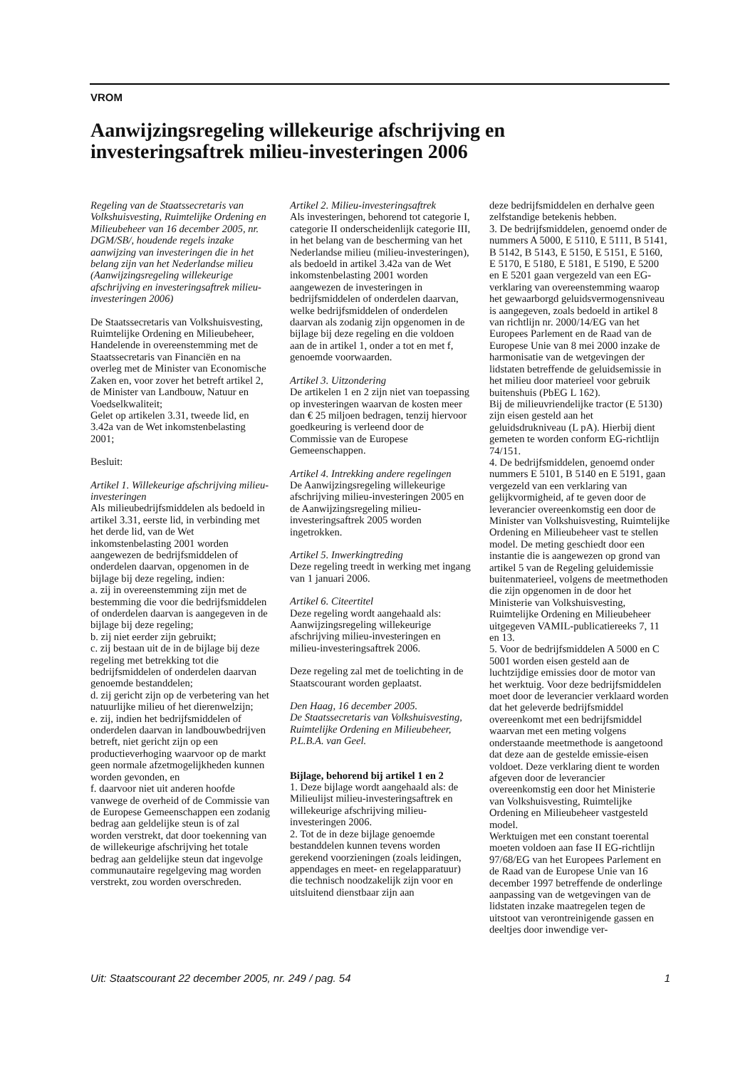VROM
Aanwijzingsregeling willekeurige afschrijving en investeringsaftrek milieu-investeringen 2006
Regeling van de Staatssecretaris van Volkshuisvesting, Ruimtelijke Ordening en Milieubeheer van 16 december 2005, nr. DGM/SB/, houdende regels inzake aanwijzing van investeringen die in het belang zijn van het Nederlandse milieu (Aanwijzingsregeling willekeurige afschrijving en investeringsaftrek milieu-investeringen 2006)
De Staatssecretaris van Volkshuisvesting, Ruimtelijke Ordening en Milieubeheer,
Handelende in overeenstemming met de Staatssecretaris van Financiën en na overleg met de Minister van Economische Zaken en, voor zover het betreft artikel 2, de Minister van Landbouw, Natuur en Voedselkwaliteit;
Gelet op artikelen 3.31, tweede lid, en 3.42a van de Wet inkomstenbelasting 2001;
Besluit:
Artikel 1. Willekeurige afschrijving milieu-investeringen
Als milieubedrijfsmiddelen als bedoeld in artikel 3.31, eerste lid, in verbinding met het derde lid, van de Wet inkomstenbelasting 2001 worden aangewezen de bedrijfsmiddelen of onderdelen daarvan, opgenomen in de bijlage bij deze regeling, indien:
a. zij in overeenstemming zijn met de bestemming die voor die bedrijfsmiddelen of onderdelen daarvan is aangegeven in de bijlage bij deze regeling;
b. zij niet eerder zijn gebruikt;
c. zij bestaan uit de in de bijlage bij deze regeling met betrekking tot die bedrijfsmiddelen of onderdelen daarvan genoemde bestanddelen;
d. zij gericht zijn op de verbetering van het natuurlijke milieu of het dierenwelzijn;
e. zij, indien het bedrijfsmiddelen of onderdelen daarvan in landbouwbedrijven betreft, niet gericht zijn op een productieverhoging waarvoor op de markt geen normale afzetmogelijkheden kunnen worden gevonden, en
f. daarvoor niet uit anderen hoofde vanwege de overheid of de Commissie van de Europese Gemeenschappen een zodanig bedrag aan geldelijke steun is of zal worden verstrekt, dat door toekenning van de willekeurige afschrijving het totale bedrag aan geldelijke steun dat ingevolge communautaire regelgeving mag worden verstrekt, zou worden overschreden.
Artikel 2. Milieu-investeringsaftrek
Als investeringen, behorend tot categorie I, categorie II onderscheidenlijk categorie III, in het belang van de bescherming van het Nederlandse milieu (milieu-investeringen), als bedoeld in artikel 3.42a van de Wet inkomstenbelasting 2001 worden aangewezen de investeringen in bedrijfsmiddelen of onderdelen daarvan, welke bedrijfsmiddelen of onderdelen daarvan als zodanig zijn opgenomen in de bijlage bij deze regeling en die voldoen aan de in artikel 1, onder a tot en met f, genoemde voorwaarden.
Artikel 3. Uitzondering
De artikelen 1 en 2 zijn niet van toepassing op investeringen waarvan de kosten meer dan € 25 miljoen bedragen, tenzij hiervoor goedkeuring is verleend door de Commissie van de Europese Gemeenschappen.
Artikel 4. Intrekking andere regelingen
De Aanwijzingsregeling willekeurige afschrijving milieu-investeringen 2005 en de Aanwijzingsregeling milieu-investeringsaftrek 2005 worden ingetrokken.
Artikel 5. Inwerkingtreding
Deze regeling treedt in werking met ingang van 1 januari 2006.
Artikel 6. Citeertitel
Deze regeling wordt aangehaald als: Aanwijzingsregeling willekeurige afschrijving milieu-investeringen en milieu-investeringsaftrek 2006.
Deze regeling zal met de toelichting in de Staatscourant worden geplaatst.
Den Haag, 16 december 2005.
De Staatssecretaris van Volkshuisvesting, Ruimtelijke Ordening en Milieubeheer,
P.L.B.A. van Geel.
Bijlage, behorend bij artikel 1 en 2
1. Deze bijlage wordt aangehaald als: de Milieulijst milieu-investeringsaftrek en willekeurige afschrijving milieu-investeringen 2006.
2. Tot de in deze bijlage genoemde bestanddelen kunnen tevens worden gerekend voorzieningen (zoals leidingen, appendages en meet- en regelapparatuur) die technisch noodzakelijk zijn voor en uitsluitend dienstbaar zijn aan
deze bedrijfsmiddelen en derhalve geen zelfstandige betekenis hebben.
3. De bedrijfsmiddelen, genoemd onder de nummers A 5000, E 5110, E 5111, B 5141, B 5142, B 5143, E 5150, E 5151, E 5160, E 5170, E 5180, E 5181, E 5190, E 5200 en E 5201 gaan vergezeld van een EG-verklaring van overeenstemming waarop het gewaarborgd geluidsvermogensniveau is aangegeven, zoals bedoeld in artikel 8 van richtlijn nr. 2000/14/EG van het Europees Parlement en de Raad van de Europese Unie van 8 mei 2000 inzake de harmonisatie van de wetgevingen der lidstaten betreffende de geluidsemissie in het milieu door materieel voor gebruik buitenshuis (PbEG L 162).
Bij de milieuvriendelijke tractor (E 5130) zijn eisen gesteld aan het geluidsdrukniveau (L pA). Hierbij dient gemeten te worden conform EG-richtlijn 74/151.
4. De bedrijfsmiddelen, genoemd onder nummers E 5101, B 5140 en E 5191, gaan vergezeld van een verklaring van gelijkvormigheid, af te geven door de leverancier overeenkomstig een door de Minister van Volkshuisvesting, Ruimtelijke Ordening en Milieubeheer vast te stellen model. De meting geschiedt door een instantie die is aangewezen op grond van artikel 5 van de Regeling geluidemissie buitenmaterieel, volgens de meetmethoden die zijn opgenomen in de door het Ministerie van Volkshuisvesting, Ruimtelijke Ordening en Milieubeheer uitgegeven VAMIL-publicatiereeks 7, 11 en 13.
5. Voor de bedrijfsmiddelen A 5000 en C 5001 worden eisen gesteld aan de luchtzijdige emissies door de motor van het werktuig. Voor deze bedrijfsmiddelen moet door de leverancier verklaard worden dat het geleverde bedrijfsmiddel overeenkomt met een bedrijfsmiddel waarvan met een meting volgens onderstaande meetmethode is aangetoond dat deze aan de gestelde emissie-eisen voldoet. Deze verklaring dient te worden afgeven door de leverancier overeenkomstig een door het Ministerie van Volkshuisvesting, Ruimtelijke Ordening en Milieubeheer vastgesteld model.
Werktuigen met een constant toerental moeten voldoen aan fase II EG-richtlijn 97/68/EG van het Europees Parlement en de Raad van de Europese Unie van 16 december 1997 betreffende de onderlinge aanpassing van de wetgevingen van de lidstaten inzake maatregelen tegen de uitstoot van verontreinigende gassen en deeltjes door inwendige ver-
Uit: Staatscourant 22 december 2005, nr. 249 / pag. 54 1